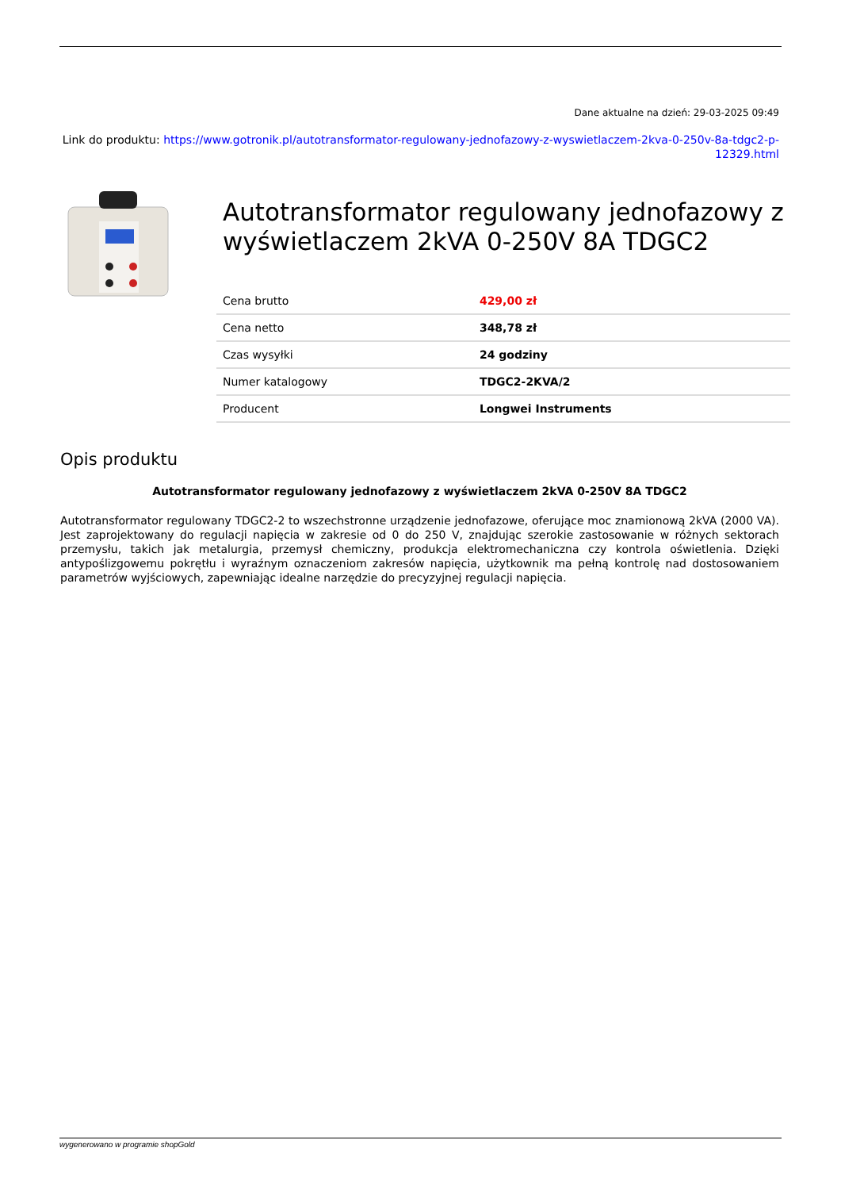Dane aktualne na dzień: 29-03-2025 09:49
Link do produktu: https://www.gotronik.pl/autotransformator-regulowany-jednofazowy-z-wyswietlaczem-2kva-0-250v-8a-tdgc2-p-12329.html
Autotransformator regulowany jednofazowy z wyświetlaczem 2kVA 0-250V 8A TDGC2
| Cena brutto | 429,00 zł |
| Cena netto | 348,78 zł |
| Czas wysyłki | 24 godziny |
| Numer katalogowy | TDGC2-2KVA/2 |
| Producent | Longwei Instruments |
Opis produktu
Autotransformator regulowany jednofazowy z wyświetlaczem 2kVA 0-250V 8A TDGC2
Autotransformator regulowany TDGC2-2 to wszechstronne urządzenie jednofazowe, oferujące moc znamionową 2kVA (2000 VA). Jest zaprojektowany do regulacji napięcia w zakresie od 0 do 250 V, znajdując szerokie zastosowanie w różnych sektorach przemysłu, takich jak metalurgia, przemysł chemiczny, produkcja elektromechaniczna czy kontrola oświetlenia. Dzięki antypoślizgowemu pokrętłu i wyraźnym oznaczeniom zakresów napięcia, użytkownik ma pełną kontrolę nad dostosowaniem parametrów wyjściowych, zapewniając idealne narzędzie do precyzyjnej regulacji napięcia.
wygenerowano w programie shopGold